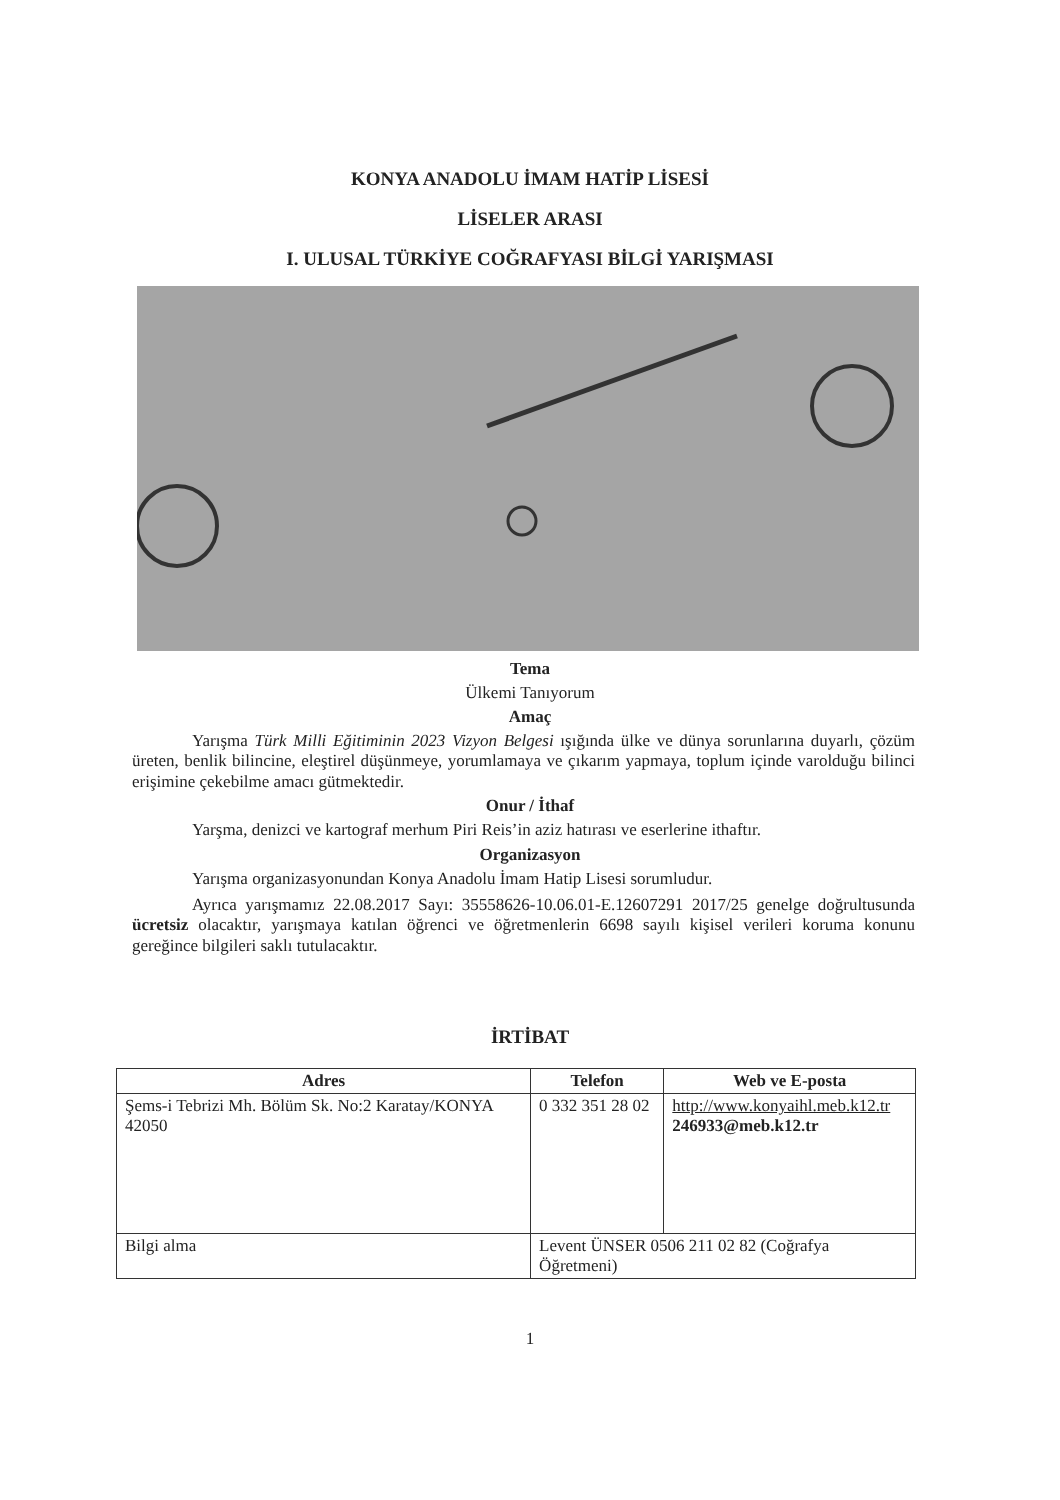KONYA ANADOLU İMAM HATİP LİSESİ
LİSELER ARASI
I. ULUSAL TÜRKİYE COĞRAFYASI BİLGİ YARIŞMASI
Tema
Ülkemi Tanıyorum
Amaç
Yarışma Türk Milli Eğitiminin 2023 Vizyon Belgesi ışığında ülke ve dünya sorunlarına duyarlı, çözüm üreten, benlik bilincine, eleştirel düşünmeye, yorumlamaya ve çıkarım yapmaya, toplum içinde varolduğu bilinci erişimine çekebilme amacı gütmektedir.
Onur / İthaf
Yarşma, denizci ve kartograf merhum Piri Reis’in aziz hatırası ve eserlerine ithaftır.
Organizasyon
Yarışma organizasyonundan Konya Anadolu İmam Hatip Lisesi sorumludur.
Ayrıca yarışmamız 22.08.2017 Sayı: 35558626-10.06.01-E.12607291 2017/25 genelge doğrultusunda ücretsiz olacaktır, yarışmaya katılan öğrenci ve öğretmenlerin 6698 sayılı kişisel verileri koruma konunu gereğince bilgileri saklı tutulacaktır.
İRTİBAT
| Adres | Telefon | Web ve E-posta |
| --- | --- | --- |
| Şems-i Tebrizi Mh. Bölüm Sk. No:2 Karatay/KONYA 42050 | 0 332 351 28 02 | http://www.konyaihl.meb.k12.tr 246933@meb.k12.tr |
| Bilgi alma | Levent ÜNSER 0506 211 02 82 (Coğrafya Öğretmeni) | |
1